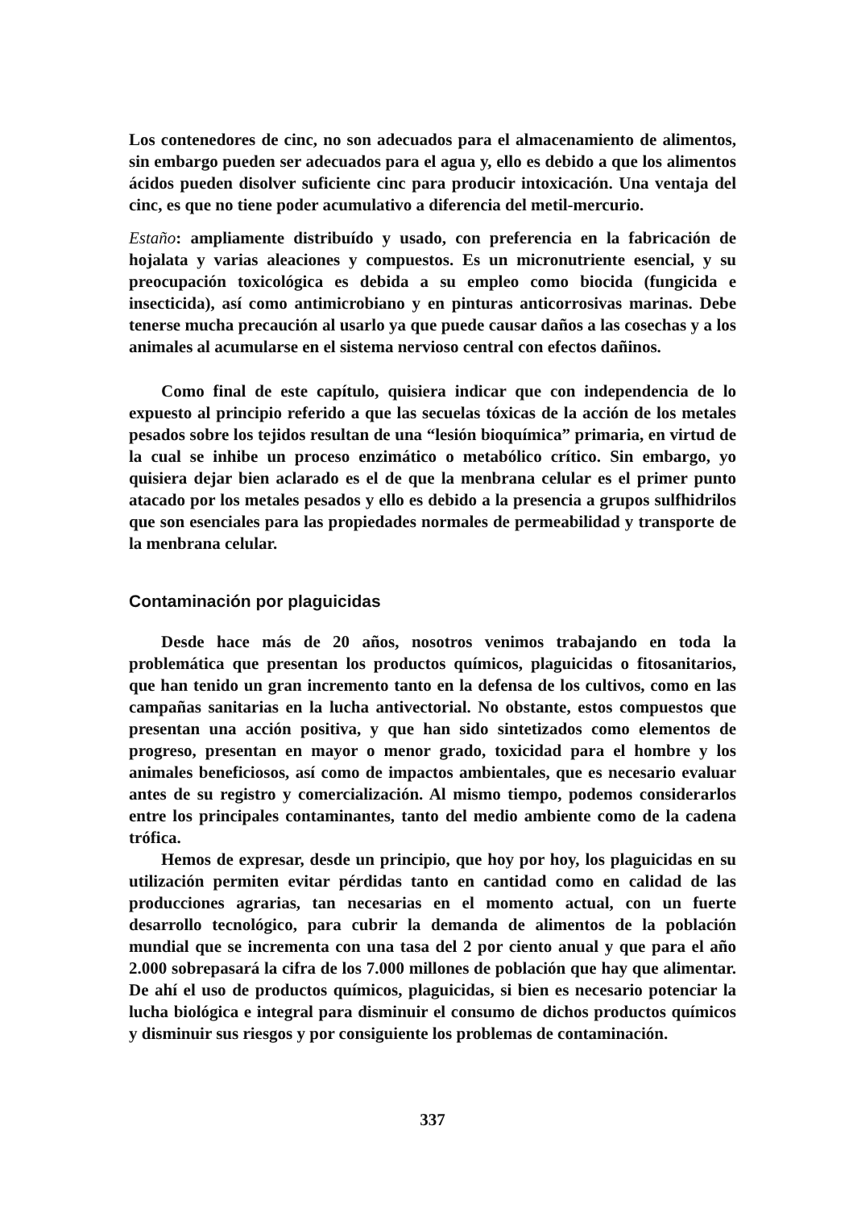Los contenedores de cinc, no son adecuados para el almacenamiento de alimentos, sin embargo pueden ser adecuados para el agua y, ello es debido a que los alimentos ácidos pueden disolver suficiente cinc para producir intoxicación. Una ventaja del cinc, es que no tiene poder acumulativo a diferencia del metil-mercurio.
Estaño: ampliamente distribuído y usado, con preferencia en la fabricación de hojalata y varias aleaciones y compuestos. Es un micronutriente esencial, y su preocupación toxicológica es debida a su empleo como biocida (fungicida e insecticida), así como antimicrobiano y en pinturas anticorrosivas marinas. Debe tenerse mucha precaución al usarlo ya que puede causar daños a las cosechas y a los animales al acumularse en el sistema nervioso central con efectos dañinos.
Como final de este capítulo, quisiera indicar que con independencia de lo expuesto al principio referido a que las secuelas tóxicas de la acción de los metales pesados sobre los tejidos resultan de una “lesión bioquímica” primaria, en virtud de la cual se inhibe un proceso enzimático o metabólico crítico. Sin embargo, yo quisiera dejar bien aclarado es el de que la menbrana celular es el primer punto atacado por los metales pesados y ello es debido a la presencia a grupos sulfhidrilos que son esenciales para las propiedades normales de permeabilidad y transporte de la menbrana celular.
Contaminación por plaguicidas
Desde hace más de 20 años, nosotros venimos trabajando en toda la problemática que presentan los productos químicos, plaguicidas o fitosanitarios, que han tenido un gran incremento tanto en la defensa de los cultivos, como en las campañas sanitarias en la lucha antivectorial. No obstante, estos compuestos que presentan una acción positiva, y que han sido sintetizados como elementos de progreso, presentan en mayor o menor grado, toxicidad para el hombre y los animales beneficiosos, así como de impactos ambientales, que es necesario evaluar antes de su registro y comercialización. Al mismo tiempo, podemos considerarlos entre los principales contaminantes, tanto del medio ambiente como de la cadena trófica.
Hemos de expresar, desde un principio, que hoy por hoy, los plaguicidas en su utilización permiten evitar pérdidas tanto en cantidad como en calidad de las producciones agrarias, tan necesarias en el momento actual, con un fuerte desarrollo tecnológico, para cubrir la demanda de alimentos de la población mundial que se incrementa con una tasa del 2 por ciento anual y que para el año 2.000 sobrepasará la cifra de los 7.000 millones de población que hay que alimentar. De ahí el uso de productos químicos, plaguicidas, si bien es necesario potenciar la lucha biológica e integral para disminuir el consumo de dichos productos químicos y disminuir sus riesgos y por consiguiente los problemas de contaminación.
337